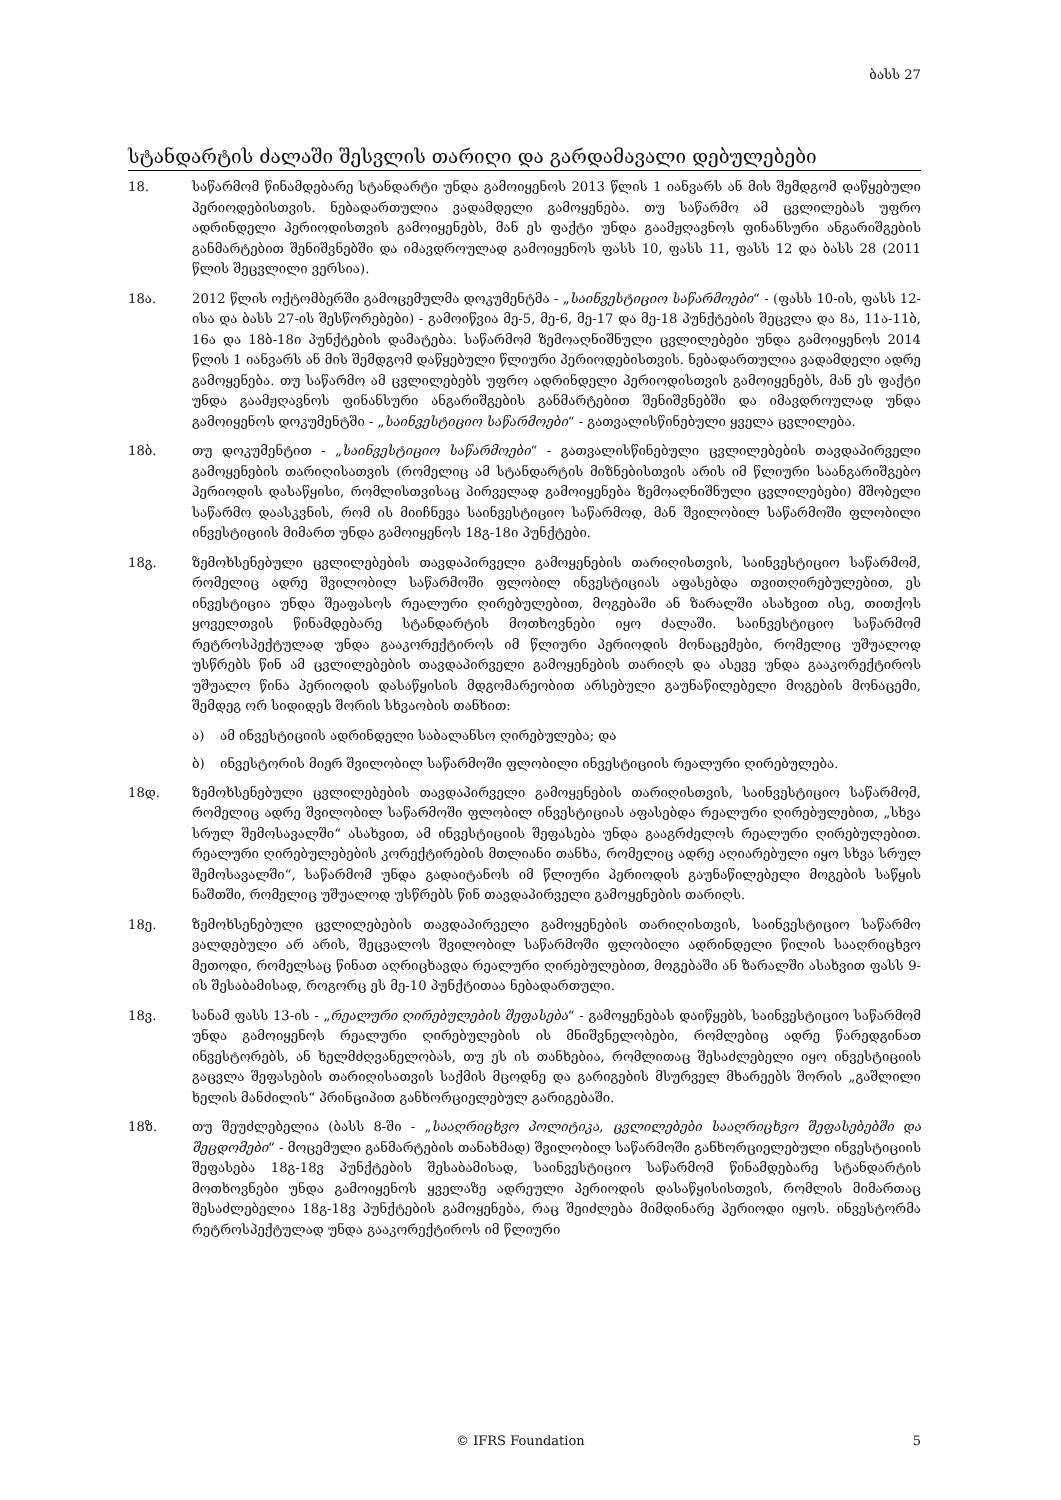ბასს 27
სტანდარტის ძალაში შესვლის თარიღი და გარდამავალი დებულებები
18. საწარმომ წინამდებარე სტანდარტი უნდა გამოიყენოს 2013 წლის 1 იანვარს ან მის შემდგომ დაწყებული პერიოდებისთვის. ნებადართულია ვადამდელი გამოყენება. თუ საწარმო ამ ცვლილებას უფრო ადრინდელი პერიოდისთვის გამოიყენებს, მან ეს ფაქტი უნდა გაამჟღავნოს ფინანსური ანგარიშგების განმარტებით შენიშვნებში და იმავდროულად გამოიყენოს ფასს 10, ფასს 11, ფასს 12 და ბასს 28 (2011 წლის შეცვლილი ვერსია).
18ა. 2012 წლის ოქტომბერში გამოცემულმა დოკუმენტმა - „საინვესტიციო საწარმოები“ - (ფასს 10-ის, ფასს 12-ისა და ბასს 27-ის შესწორებები) - გამოიწვია მე-5, მე-6, მე-17 და მე-18 პუნქტების შეცვლა და 8ა, 11ა-11ბ, 16ა და 18ბ-18ი პუნქტების დამატება. საწარმომ ზემოაღნიშნული ცვლილებები უნდა გამოიყენოს 2014 წლის 1 იანვარს ან მის შემდგომ დაწყებული წლიური პერიოდებისთვის. ნებადართულია ვადამდელი ადრე გამოყენება. თუ საწარმო ამ ცვლილებებს უფრო ადრინდელი პერიოდისთვის გამოიყენებს, მან ეს ფაქტი უნდა გაამჟღავნოს ფინანსური ანგარიშგების განმარტებით შენიშვნებში და იმავდროულად უნდა გამოიყენოს დოკუმენტში - „საინვესტიციო საწარმოები“ - გათვალისწინებული ყველა ცვლილება.
18ბ. თუ დოკუმენტით - „საინვესტიციო საწარმოები“ - გათვალისწინებული ცვლილებების თავდაპირველი გამოყენების თარიღისათვის (რომელიც ამ სტანდარტის მიზნებისთვის არის იმ წლიური საანგარიშგებო პერიოდის დასაწყისი, რომლისთვისაც პირველად გამოიყენება ზემოაღნიშნული ცვლილებები) მშობელი საწარმო დაასკვნის, რომ ის მიიჩნევა საინვესტიციო საწარმოდ, მან შვილობილ საწარმოში ფლობილი ინვესტიციის მიმართ უნდა გამოიყენოს 18გ-18ი პუნქტები.
18გ. ზემოხსენებული ცვლილებების თავდაპირველი გამოყენების თარიღისთვის, საინვესტიციო საწარმომ, რომელიც ადრე შვილობილ საწარმოში ფლობილ ინვესტიციას აფასებდა თვითღირებულებით, ეს ინვესტიცია უნდა შეაფასოს რეალური ღირებულებით, მოგებაში ან ზარალში ასახვით ისე, თითქოს ყოველთვის წინამდებარე სტანდარტის მოთხოვნები იყო ძალაში. საინვესტიციო საწარმომ რეტროსპექტულად უნდა გააკორექტიროს იმ წლიური პერიოდის მონაცემები, რომელიც უშუალოდ უსწრებს წინ ამ ცვლილებების თავდაპირველი გამოყენების თარიღს და ასევე უნდა გააკორექტიროს უშუალო წინა პერიოდის დასაწყისის მდგომარეობით არსებული გაუნაწილებელი მოგების მონაცემი, შემდეგ ორ სიდიდეს შორის სხვაობის თანხით:
ა) ამ ინვესტიციის ადრინდელი საბალანსო ღირებულება; და
ბ) ინვესტორის მიერ შვილობილ საწარმოში ფლობილი ინვესტიციის რეალური ღირებულება.
18დ. ზემოხსენებული ცვლილებების თავდაპირველი გამოყენების თარიღისთვის, საინვესტიციო საწარმომ, რომელიც ადრე შვილობილ საწარმოში ფლობილ ინვესტიციას აფასებდა რეალური ღირებულებით, „სხვა სრულ შემოსავალში“ ასახვით, ამ ინვესტიციის შეფასება უნდა გააგრძელოს რეალური ღირებულებით. რეალური ღირებულებების კორექტირების მთლიანი თანხა, რომელიც ადრე აღიარებული იყო სხვა სრულ შემოსავალში“, საწარმომ უნდა გადაიტანოს იმ წლიური პერიოდის გაუნაწილებელი მოგების საწყის ნაშთში, რომელიც უშუალოდ უსწრებს წინ თავდაპირველი გამოყენების თარიღს.
18ე. ზემოხსენებული ცვლილებების თავდაპირველი გამოყენების თარიღისთვის, საინვესტიციო საწარმო ვალდებული არ არის, შეცვალოს შვილობილ საწარმოში ფლობილი ადრინდელი წილის სააღრიცხვო მეთოდი, რომელსაც წინათ აღრიცხავდა რეალური ღირებულებით, მოგებაში ან ზარალში ასახვით ფასს 9-ის შესაბამისად, როგორც ეს მე-10 პუნქტითაა ნებადართული.
18ვ. სანამ ფასს 13-ის - „რეალური ღირებულების შეფასება“ - გამოყენებას დაიწყებს, საინვესტიციო საწარმომ უნდა გამოიყენოს რეალური ღირებულების ის მნიშვნელობები, რომლებიც ადრე წარედგინათ ინვესტორებს, ან ხელმძღვანელობას, თუ ეს ის თანხებია, რომლითაც შესაძლებელი იყო ინვესტიციის გაცვლა შეფასების თარიღისათვის საქმის მცოდნე და გარიგების მსურველ მხარეებს შორის „გაშლილი ხელის მანძილის“ პრინციპით განხორციელებულ გარიგებაში.
18ზ. თუ შეუძლებელია (ბასს 8-ში - „სააღრიცხვო პოლიტიკა, ცვლილებები სააღრიცხვო შეფასებებში და შეცდომები“ - მოცემული განმარტების თანახმად) შვილობილ საწარმოში განხორციელებული ინვესტიციის შეფასება 18გ-18ვ პუნქტების შესაბამისად, საინვესტიციო საწარმომ წინამდებარე სტანდარტის მოთხოვნები უნდა გამოიყენოს ყველაზე ადრეული პერიოდის დასაწყისისთვის, რომლის მიმართაც შესაძლებელია 18გ-18ვ პუნქტების გამოყენება, რაც შეიძლება მიმდინარე პერიოდი იყოს. ინვესტორმა რეტროსპექტულად უნდა გააკორექტიროს იმ წლიური
© IFRS Foundation 5